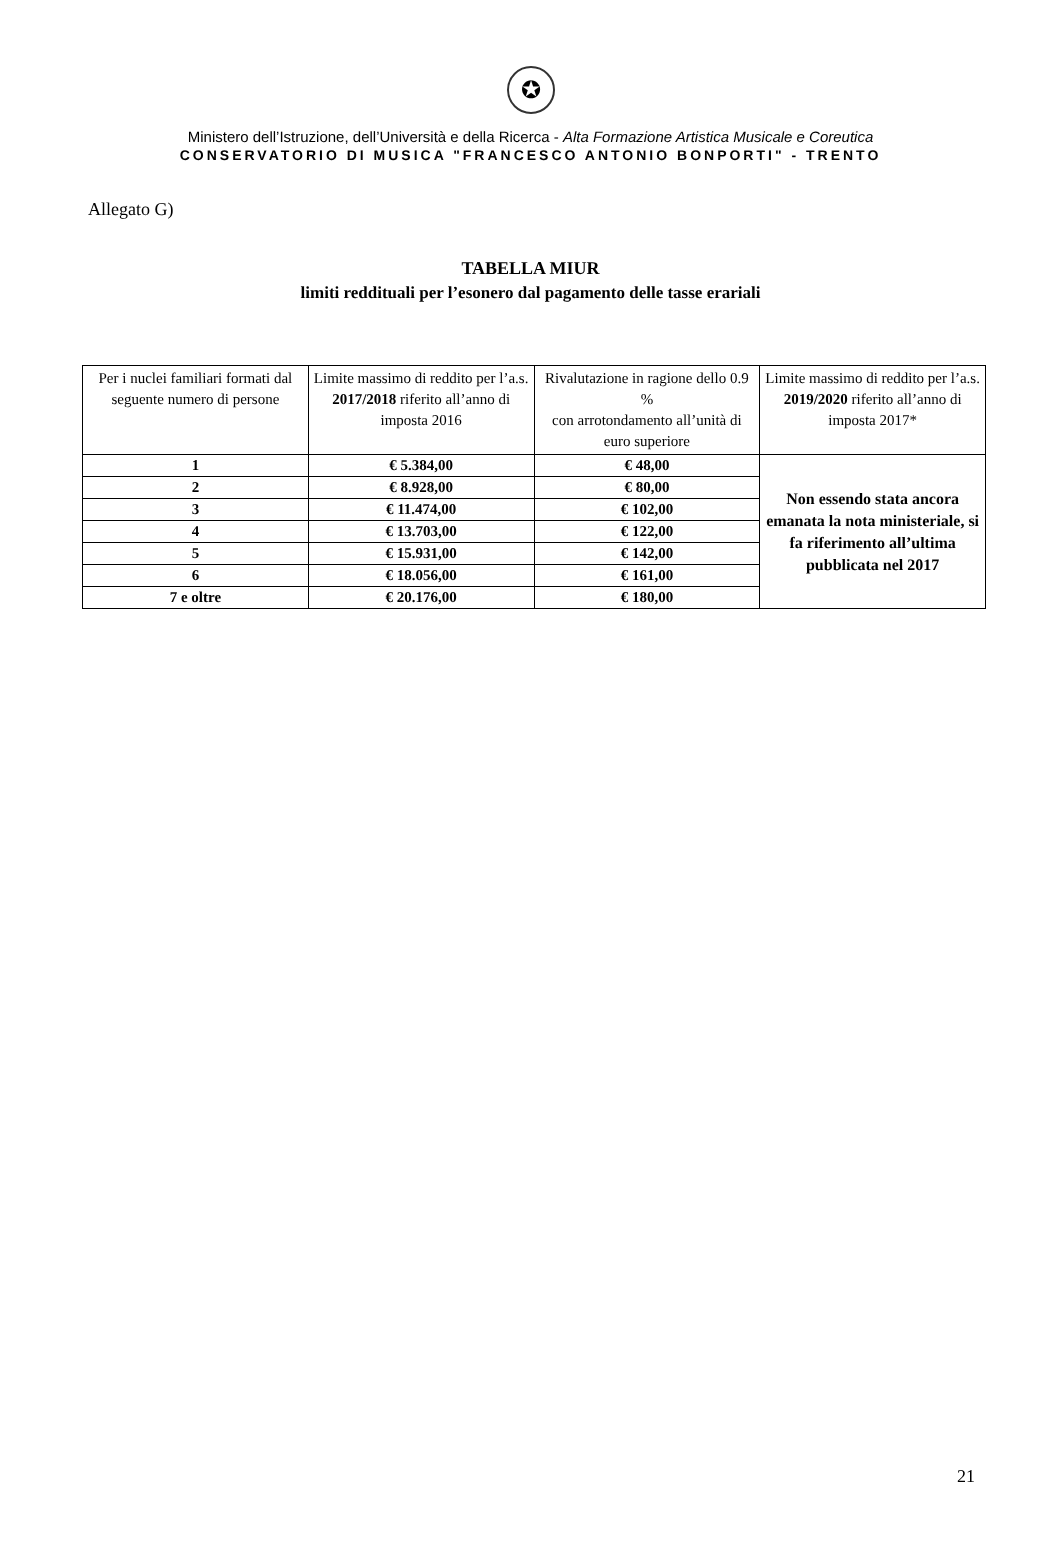✪
Ministero dell’Istruzione, dell’Università e della Ricerca - Alta Formazione Artistica Musicale e Coreutica
CONSERVATORIO DI MUSICA "FRANCESCO ANTONIO BONPORTI" - TRENTO
Allegato G)
TABELLA MIUR
limiti reddituali per l’esonero dal pagamento delle tasse erariali
| Per i nuclei familiari formati dal seguente numero di persone | Limite massimo di reddito per l’a.s. 2017/2018 riferito all’anno di imposta 2016 | Rivalutazione in ragione dello 0.9 % con arrotondamento all’unità di euro superiore | Limite massimo di reddito per l’a.s. 2019/2020 riferito all’anno di imposta 2017* |
| --- | --- | --- | --- |
| 1 | € 5.384,00 | € 48,00 | Non essendo stata ancora emanata la nota ministeriale, si fa riferimento all’ultima pubblicata nel 2017 |
| 2 | € 8.928,00 | € 80,00 | |
| 3 | € 11.474,00 | € 102,00 | |
| 4 | € 13.703,00 | € 122,00 | |
| 5 | € 15.931,00 | € 142,00 | |
| 6 | € 18.056,00 | € 161,00 | |
| 7 e oltre | € 20.176,00 | € 180,00 | |
21